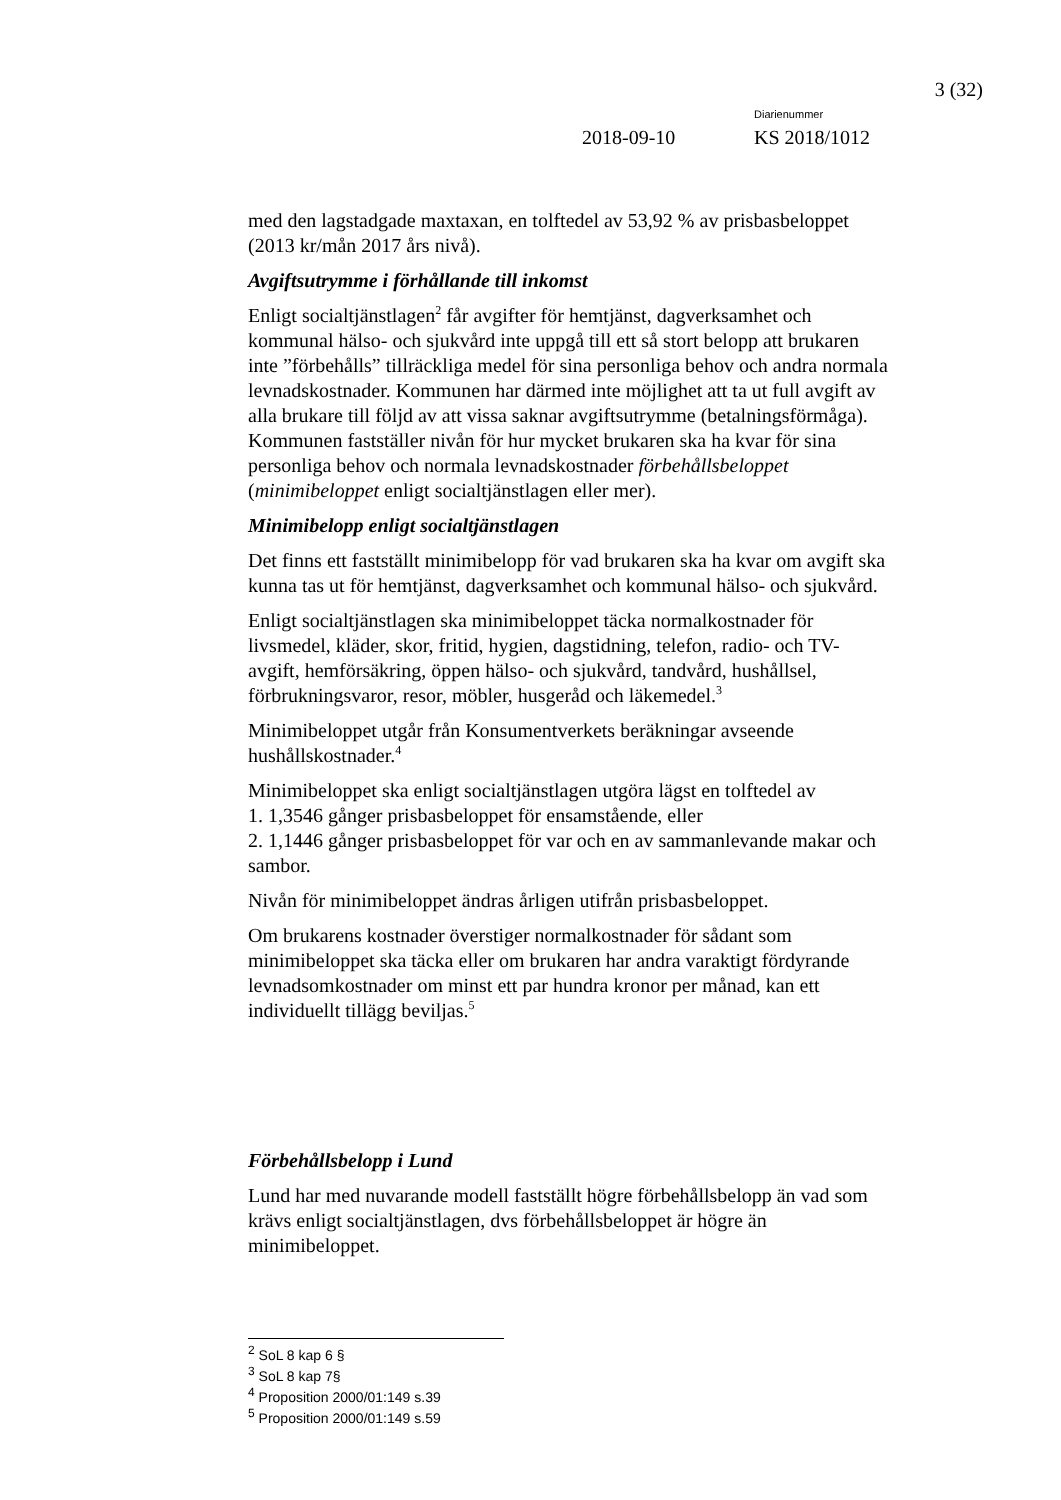3 (32)
Diarienummer
2018-09-10 KS 2018/1012
med den lagstadgade maxtaxan, en tolftedel av 53,92 % av prisbasbeloppet (2013 kr/mån 2017 års nivå).
Avgiftsutrymme i förhållande till inkomst
Enligt socialtjänstlagen<sup>2</sup> får avgifter för hemtjänst, dagverksamhet och kommunal hälso- och sjukvård inte uppgå till ett så stort belopp att brukaren inte ”förbehålls” tillräckliga medel för sina personliga behov och andra normala levnadskostnader. Kommunen har därmed inte möjlighet att ta ut full avgift av alla brukare till följd av att vissa saknar avgiftsutrymme (betalningsförmåga). Kommunen fastställer nivån för hur mycket brukaren ska ha kvar för sina personliga behov och normala levnadskostnader förbehållsbeloppet (minimibeloppet enligt socialtjänstlagen eller mer).
Minimibelopp enligt socialtjänstlagen
Det finns ett fastställt minimibelopp för vad brukaren ska ha kvar om avgift ska kunna tas ut för hemtjänst, dagverksamhet och kommunal hälso- och sjukvård.
Enligt socialtjänstlagen ska minimibeloppet täcka normalkostnader för livsmedel, kläder, skor, fritid, hygien, dagstidning, telefon, radio- och TV-avgift, hemförsäkring, öppen hälso- och sjukvård, tandvård, hushållsel, förbrukningsvaror, resor, möbler, husgeråd och läkemedel.<sup>3</sup>
Minimibeloppet utgår från Konsumentverkets beräkningar avseende hushållskostnader.<sup>4</sup>
Minimibeloppet ska enligt socialtjänstlagen utgöra lägst en tolftedel av
1. 1,3546 gånger prisbasbeloppet för ensamstående, eller
2. 1,1446 gånger prisbasbeloppet för var och en av sammanlevande makar och sambor.
Nivån för minimibeloppet ändras årligen utifrån prisbasbeloppet.
Om brukarens kostnader överstiger normalkostnader för sådant som minimibeloppet ska täcka eller om brukaren har andra varaktigt fördyrande levnadsomkostnader om minst ett par hundra kronor per månad, kan ett individuellt tillägg beviljas.<sup>5</sup>
Förbehållsbelopp i Lund
Lund har med nuvarande modell fastställt högre förbehållsbelopp än vad som krävs enligt socialtjänstlagen, dvs förbehållsbeloppet är högre än minimibeloppet.
<sup>2</sup> SoL 8 kap 6 §
<sup>3</sup> SoL 8 kap 7§
<sup>4</sup> Proposition 2000/01:149 s.39
<sup>5</sup> Proposition 2000/01:149 s.59